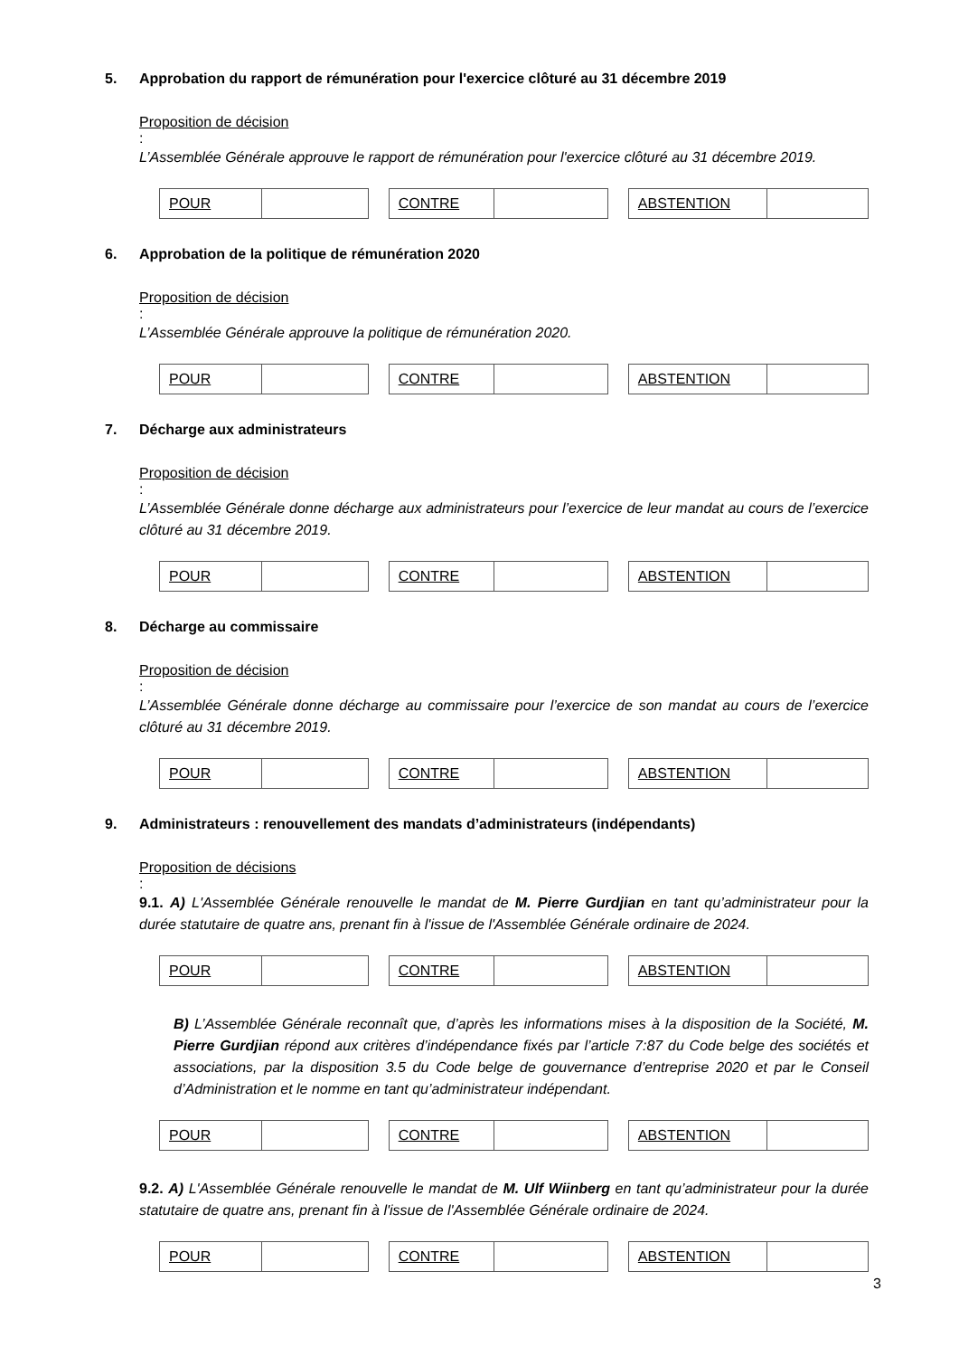5. Approbation du rapport de rémunération pour l'exercice clôturé au 31 décembre 2019
Proposition de décision
:
L’Assemblée Générale approuve le rapport de rémunération pour l'exercice clôturé au 31 décembre 2019.
| POUR | |
| CONTRE | |
| ABSTENTION | |
6. Approbation de la politique de rémunération 2020
Proposition de décision
:
L’Assemblée Générale approuve la politique de rémunération 2020.
| POUR | |
| CONTRE | |
| ABSTENTION | |
7. Décharge aux administrateurs
Proposition de décision
:
L’Assemblée Générale donne décharge aux administrateurs pour l’exercice de leur mandat au cours de l’exercice clôturé au 31 décembre 2019.
| POUR | |
| CONTRE | |
| ABSTENTION | |
8. Décharge au commissaire
Proposition de décision
:
L’Assemblée Générale donne décharge au commissaire pour l’exercice de son mandat au cours de l’exercice clôturé au 31 décembre 2019.
| POUR | |
| CONTRE | |
| ABSTENTION | |
9. Administrateurs : renouvellement des mandats d’administrateurs (indépendants)
Proposition de décisions
:
9.1. A) L'Assemblée Générale renouvelle le mandat de M. Pierre Gurdjian en tant qu’administrateur pour la durée statutaire de quatre ans, prenant fin à l'issue de l'Assemblée Générale ordinaire de 2024.
| POUR | |
| CONTRE | |
| ABSTENTION | |
B) L’Assemblée Générale reconnaît que, d’après les informations mises à la disposition de la Société, M. Pierre Gurdjian répond aux critères d’indépendance fixés par l’article 7:87 du Code belge des sociétés et associations, par la disposition 3.5 du Code belge de gouvernance d’entreprise 2020 et par le Conseil d’Administration et le nomme en tant qu’administrateur indépendant.
| POUR | |
| CONTRE | |
| ABSTENTION | |
9.2. A) L'Assemblée Générale renouvelle le mandat de M. Ulf Wiinberg en tant qu’administrateur pour la durée statutaire de quatre ans, prenant fin à l'issue de l'Assemblée Générale ordinaire de 2024.
| POUR | |
| CONTRE | |
| ABSTENTION | |
3